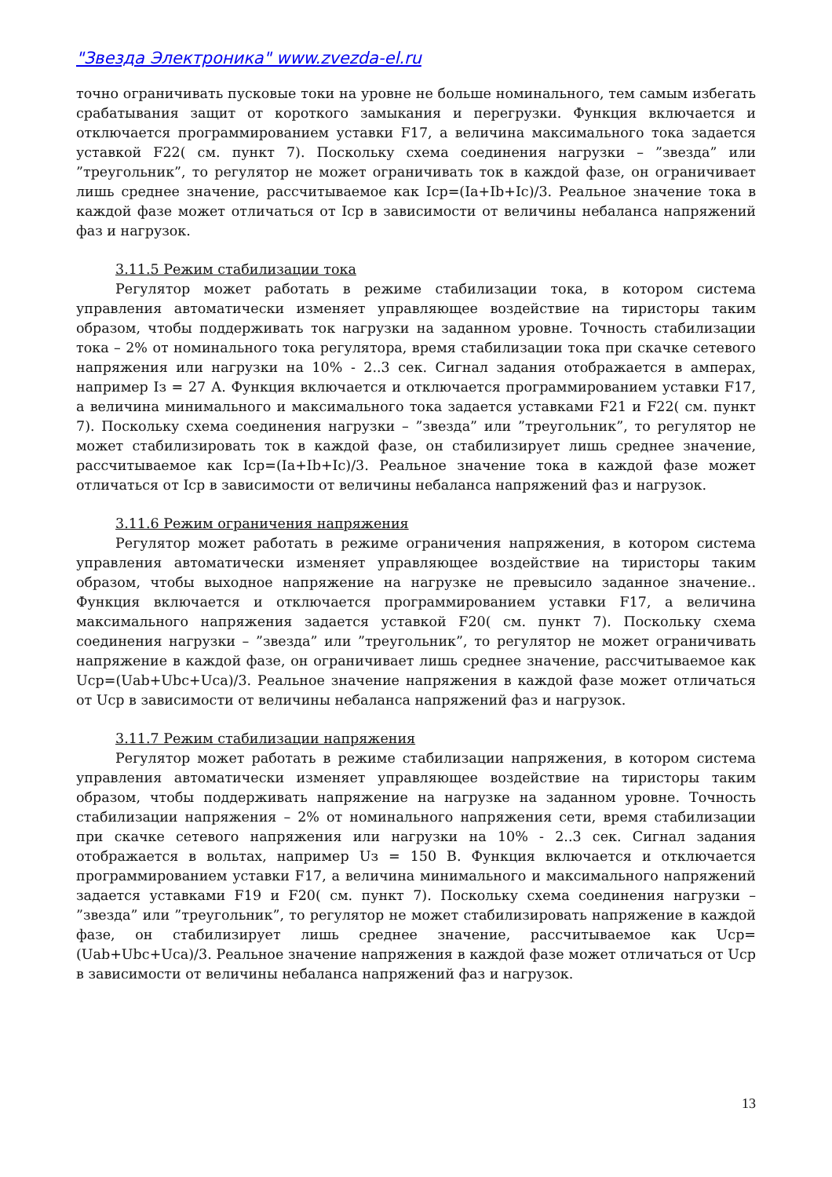"Звезда Электроника" www.zvezda-el.ru
точно ограничивать пусковые токи на уровне не больше номинального, тем самым избегать срабатывания защит от короткого замыкания и перегрузки. Функция включается и отключается программированием уставки F17, а величина максимального тока задается уставкой F22( см. пункт 7). Поскольку схема соединения нагрузки – ”звезда” или ”треугольник”, то регулятор не может ограничивать ток в каждой фазе, он ограничивает лишь среднее значение, рассчитываемое как Icp=(Ia+Ib+Ic)/3. Реальное значение тока в каждой фазе может отличаться от Icp в зависимости от величины небаланса напряжений фаз и нагрузок.
3.11.5 Режим стабилизации тока
Регулятор может работать в режиме стабилизации тока, в котором система управления автоматически изменяет управляющее воздействие на тиристоры таким образом, чтобы поддерживать ток нагрузки на заданном уровне. Точность стабилизации тока – 2% от номинального тока регулятора, время стабилизации тока при скачке сетевого напряжения или нагрузки на 10% - 2..3 сек. Сигнал задания отображается в амперах, например Iз = 27 А. Функция включается и отключается программированием уставки F17, а величина минимального и максимального тока задается уставками F21 и F22( см. пункт 7). Поскольку схема соединения нагрузки – ”звезда” или ”треугольник”, то регулятор не может стабилизировать ток в каждой фазе, он стабилизирует лишь среднее значение, рассчитываемое как Icp=(Ia+Ib+Ic)/3. Реальное значение тока в каждой фазе может отличаться от Icp в зависимости от величины небаланса напряжений фаз и нагрузок.
3.11.6 Режим ограничения напряжения
Регулятор может работать в режиме ограничения напряжения, в котором система управления автоматически изменяет управляющее воздействие на тиристоры таким образом, чтобы выходное напряжение на нагрузке не превысило заданное значение.. Функция включается и отключается программированием уставки F17, а величина максимального напряжения задается уставкой F20( см. пункт 7). Поскольку схема соединения нагрузки – ”звезда” или ”треугольник”, то регулятор не может ограничивать напряжение в каждой фазе, он ограничивает лишь среднее значение, рассчитываемое как Ucp=(Uab+Ubc+Uca)/3. Реальное значение напряжения в каждой фазе может отличаться от Ucp в зависимости от величины небаланса напряжений фаз и нагрузок.
3.11.7 Режим стабилизации напряжения
Регулятор может работать в режиме стабилизации напряжения, в котором система управления автоматически изменяет управляющее воздействие на тиристоры таким образом, чтобы поддерживать напряжение на нагрузке на заданном уровне. Точность стабилизации напряжения – 2% от номинального напряжения сети, время стабилизации при скачке сетевого напряжения или нагрузки на 10% - 2..3 сек. Сигнал задания отображается в вольтах, например Uз = 150 В. Функция включается и отключается программированием уставки F17, а величина минимального и максимального напряжений задается уставками F19 и F20( см. пункт 7). Поскольку схема соединения нагрузки – ”звезда” или ”треугольник”, то регулятор не может стабилизировать напряжение в каждой фазе, он стабилизирует лишь среднее значение, рассчитываемое как Ucp=(Uab+Ubc+Uca)/3. Реальное значение напряжения в каждой фазе может отличаться от Ucp в зависимости от величины небаланса напряжений фаз и нагрузок.
13